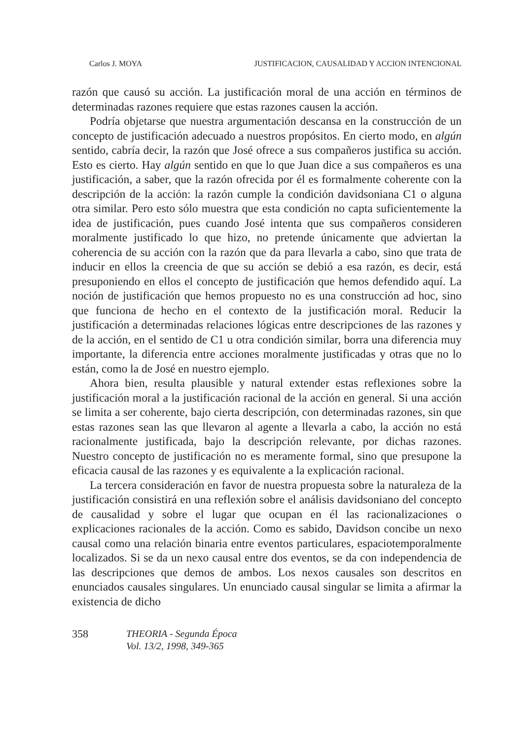Carlos J. MOYA JUSTIFICACION, CAUSALIDAD Y ACCION INTENCIONAL
razón que causó su acción. La justificación moral de una acción en términos de determinadas razones requiere que estas razones causen la acción.
Podría objetarse que nuestra argumentación descansa en la construcción de un concepto de justificación adecuado a nuestros propósitos. En cierto modo, en algún sentido, cabría decir, la razón que José ofrece a sus compañeros justifica su acción. Esto es cierto. Hay algún sentido en que lo que Juan dice a sus compañeros es una justificación, a saber, que la razón ofrecida por él es formalmente coherente con la descripción de la acción: la razón cumple la condición davidsoniana C1 o alguna otra similar. Pero esto sólo muestra que esta condición no capta suficientemente la idea de justificación, pues cuando José intenta que sus compañeros consideren moralmente justificado lo que hizo, no pretende únicamente que adviertan la coherencia de su acción con la razón que da para llevarla a cabo, sino que trata de inducir en ellos la creencia de que su acción se debió a esa razón, es decir, está presuponiendo en ellos el concepto de justificación que hemos defendido aquí. La noción de justificación que hemos propuesto no es una construcción ad hoc, sino que funciona de hecho en el contexto de la justificación moral. Reducir la justificación a determinadas relaciones lógicas entre descripciones de las razones y de la acción, en el sentido de C1 u otra condición similar, borra una diferencia muy importante, la diferencia entre acciones moralmente justificadas y otras que no lo están, como la de José en nuestro ejemplo.
Ahora bien, resulta plausible y natural extender estas reflexiones sobre la justificación moral a la justificación racional de la acción en general. Si una acción se limita a ser coherente, bajo cierta descripción, con determinadas razones, sin que estas razones sean las que llevaron al agente a llevarla a cabo, la acción no está racionalmente justificada, bajo la descripción relevante, por dichas razones. Nuestro concepto de justificación no es meramente formal, sino que presupone la eficacia causal de las razones y es equivalente a la explicación racional.
La tercera consideración en favor de nuestra propuesta sobre la naturaleza de la justificación consistirá en una reflexión sobre el análisis davidsoniano del concepto de causalidad y sobre el lugar que ocupan en él las racionalizaciones o explicaciones racionales de la acción. Como es sabido, Davidson concibe un nexo causal como una relación binaria entre eventos particulares, espaciotemporalmente localizados. Si se da un nexo causal entre dos eventos, se da con independencia de las descripciones que demos de ambos. Los nexos causales son descritos en enunciados causales singulares. Un enunciado causal singular se limita a afirmar la existencia de dicho
358 THEORIA - Segunda Época
Vol. 13/2, 1998, 349-365